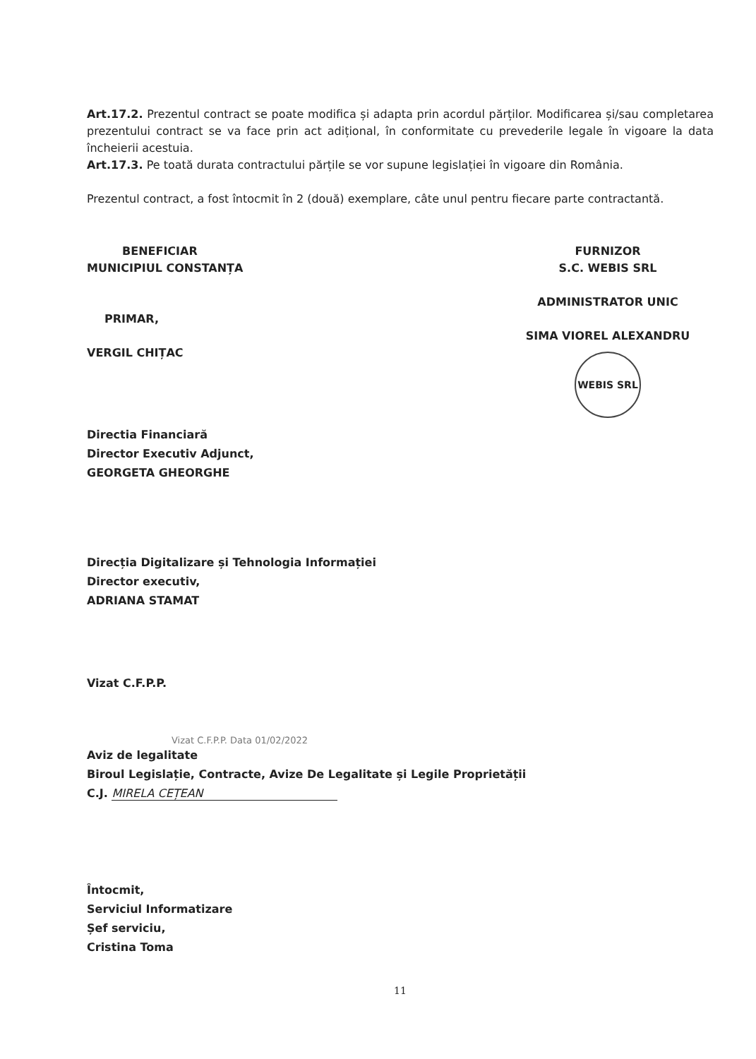Art.17.2. Prezentul contract se poate modifica și adapta prin acordul părților. Modificarea și/sau completarea prezentului contract se va face prin act adițional, în conformitate cu prevederile legale în vigoare la data încheierii acestuia.
Art.17.3. Pe toată durata contractului părțile se vor supune legislației în vigoare din România.
Prezentul contract, a fost întocmit în 2 (două) exemplare, câte unul pentru fiecare parte contractantă.
BENEFICIAR
MUNICIPIUL CONSTANȚA
PRIMAR,
VERGIL CHIȚAC
FURNIZOR
S.C. WEBIS SRL
ADMINISTRATOR UNIC
SIMA VIOREL ALEXANDRU
WEBIS SRL
Directia Financiară
Director Executiv Adjunct,
GEORGETA GHEORGHE
Direcția Digitalizare și Tehnologia Informației
Director executiv,
ADRIANA STAMAT
Vizat C.F.P.P.
Vizat C.F.P.P. Data 01/02/2022
Aviz de legalitate
Biroul Legislație, Contracte, Avize De Legalitate și Legile Proprietății
C.J. MIRELA CEȚEAN
Întocmit,
Serviciul Informatizare
Șef serviciu,
Cristina Toma
11